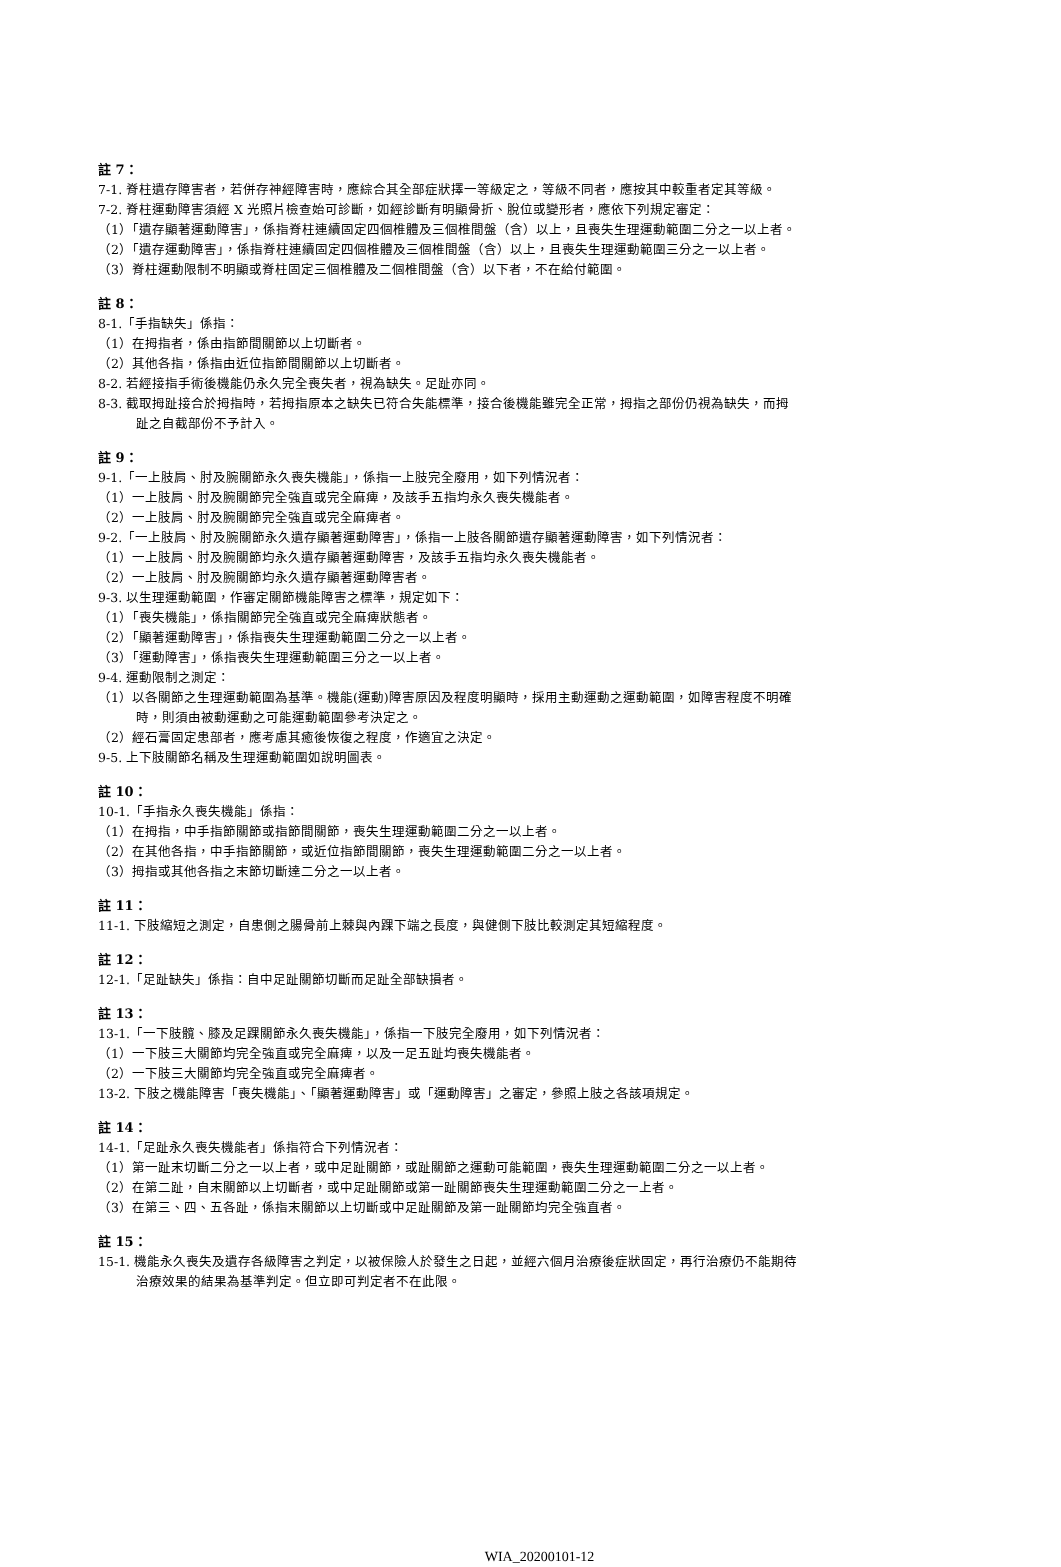註 7：
7-1. 脊柱遺存障害者，若併存神經障害時，應綜合其全部症狀擇一等級定之，等級不同者，應按其中較重者定其等級。
7-2. 脊柱運動障害須經 X 光照片檢查始可診斷，如經診斷有明顯骨折、脫位或變形者，應依下列規定審定：
（1）「遺存顯著運動障害」，係指脊柱連續固定四個椎體及三個椎間盤（含）以上，且喪失生理運動範圍二分之一以上者。
（2）「遺存運動障害」，係指脊柱連續固定四個椎體及三個椎間盤（含）以上，且喪失生理運動範圍三分之一以上者。
（3）脊柱運動限制不明顯或脊柱固定三個椎體及二個椎間盤（含）以下者，不在給付範圍。
註 8：
8-1.「手指缺失」係指：
（1）在拇指者，係由指節間關節以上切斷者。
（2）其他各指，係指由近位指節間關節以上切斷者。
8-2. 若經接指手術後機能仍永久完全喪失者，視為缺失。足趾亦同。
8-3. 截取拇趾接合於拇指時，若拇指原本之缺失已符合失能標準，接合後機能雖完全正常，拇指之部份仍視為缺失，而拇
趾之自截部份不予計入。
註 9：
9-1.「一上肢肩、肘及腕關節永久喪失機能」，係指一上肢完全廢用，如下列情況者：
（1）一上肢肩、肘及腕關節完全強直或完全麻痺，及該手五指均永久喪失機能者。
（2）一上肢肩、肘及腕關節完全強直或完全麻痺者。
9-2.「一上肢肩、肘及腕關節永久遺存顯著運動障害」，係指一上肢各關節遺存顯著運動障害，如下列情況者：
（1）一上肢肩、肘及腕關節均永久遺存顯著運動障害，及該手五指均永久喪失機能者。
（2）一上肢肩、肘及腕關節均永久遺存顯著運動障害者。
9-3. 以生理運動範圍，作審定關節機能障害之標準，規定如下：
（1）「喪失機能」，係指關節完全強直或完全麻痺狀態者。
（2）「顯著運動障害」，係指喪失生理運動範圍二分之一以上者。
（3）「運動障害」，係指喪失生理運動範圍三分之一以上者。
9-4. 運動限制之測定：
（1）以各關節之生理運動範圍為基準。機能(運動)障害原因及程度明顯時，採用主動運動之運動範圍，如障害程度不明確
時，則須由被動運動之可能運動範圍參考決定之。
（2）經石膏固定患部者，應考慮其癒後恢復之程度，作適宜之決定。
9-5. 上下肢關節名稱及生理運動範圍如說明圖表。
註 10：
10-1.「手指永久喪失機能」係指：
（1）在拇指，中手指節關節或指節間關節，喪失生理運動範圍二分之一以上者。
（2）在其他各指，中手指節關節，或近位指節間關節，喪失生理運動範圍二分之一以上者。
（3）拇指或其他各指之末節切斷達二分之一以上者。
註 11：
11-1. 下肢縮短之測定，自患側之腸骨前上棘與內踝下端之長度，與健側下肢比較測定其短縮程度。
註 12：
12-1.「足趾缺失」係指：自中足趾關節切斷而足趾全部缺損者。
註 13：
13-1.「一下肢髖、膝及足踝關節永久喪失機能」，係指一下肢完全廢用，如下列情況者：
（1）一下肢三大關節均完全強直或完全麻痺，以及一足五趾均喪失機能者。
（2）一下肢三大關節均完全強直或完全麻痺者。
13-2. 下肢之機能障害「喪失機能」、「顯著運動障害」或「運動障害」之審定，參照上肢之各該項規定。
註 14：
14-1.「足趾永久喪失機能者」係指符合下列情況者：
（1）第一趾末切斷二分之一以上者，或中足趾關節，或趾關節之運動可能範圍，喪失生理運動範圍二分之一以上者。
（2）在第二趾，自末關節以上切斷者，或中足趾關節或第一趾關節喪失生理運動範圍二分之一上者。
（3）在第三、四、五各趾，係指末關節以上切斷或中足趾關節及第一趾關節均完全強直者。
註 15：
15-1. 機能永久喪失及遺存各級障害之判定，以被保險人於發生之日起，並經六個月治療後症狀固定，再行治療仍不能期待
治療效果的結果為基準判定。但立即可判定者不在此限。
WIA_20200101-12